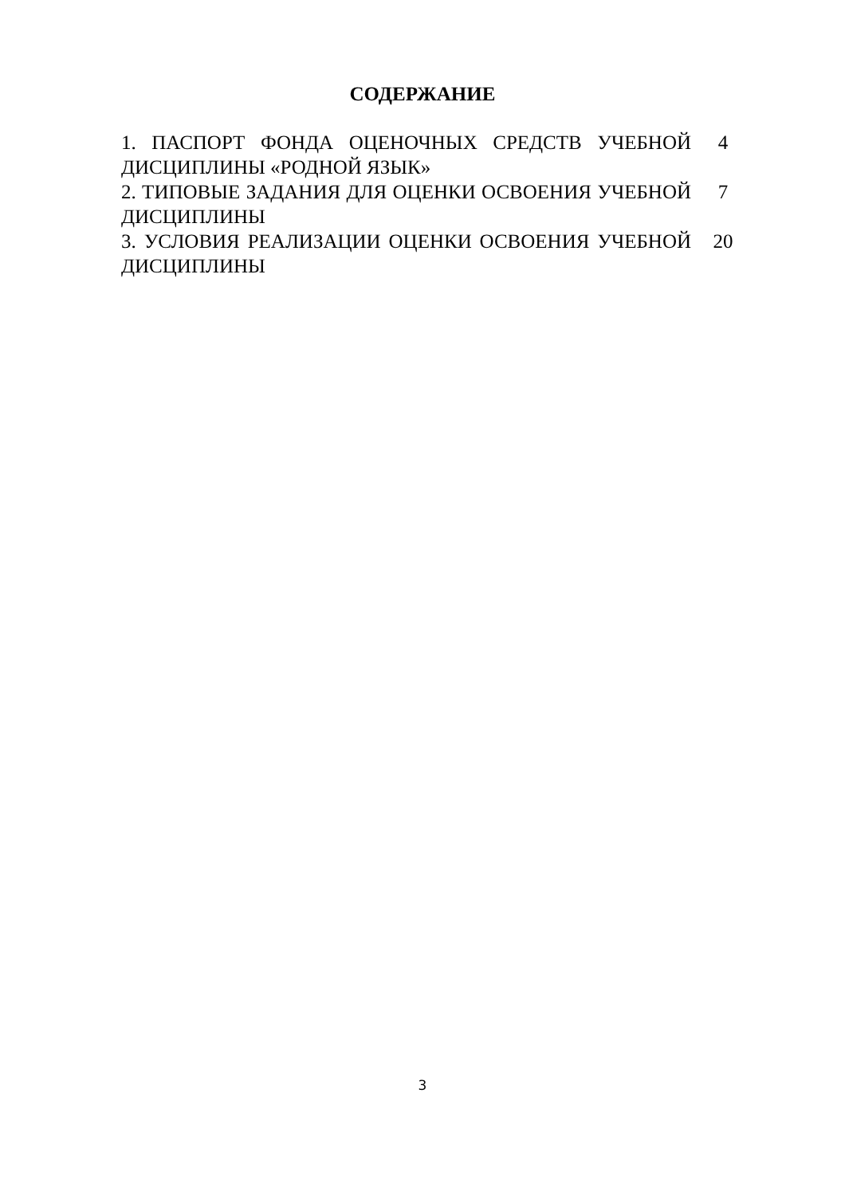СОДЕРЖАНИЕ
| 1. ПАСПОРТ ФОНДА ОЦЕНОЧНЫХ СРЕДСТВ УЧЕБНОЙ ДИСЦИПЛИНЫ «РОДНОЙ ЯЗЫК» | 4 |
| 2. ТИПОВЫЕ ЗАДАНИЯ ДЛЯ ОЦЕНКИ ОСВОЕНИЯ УЧЕБНОЙ ДИСЦИПЛИНЫ | 7 |
| 3. УСЛОВИЯ РЕАЛИЗАЦИИ ОЦЕНКИ ОСВОЕНИЯ УЧЕБНОЙ ДИСЦИПЛИНЫ | 20 |
3